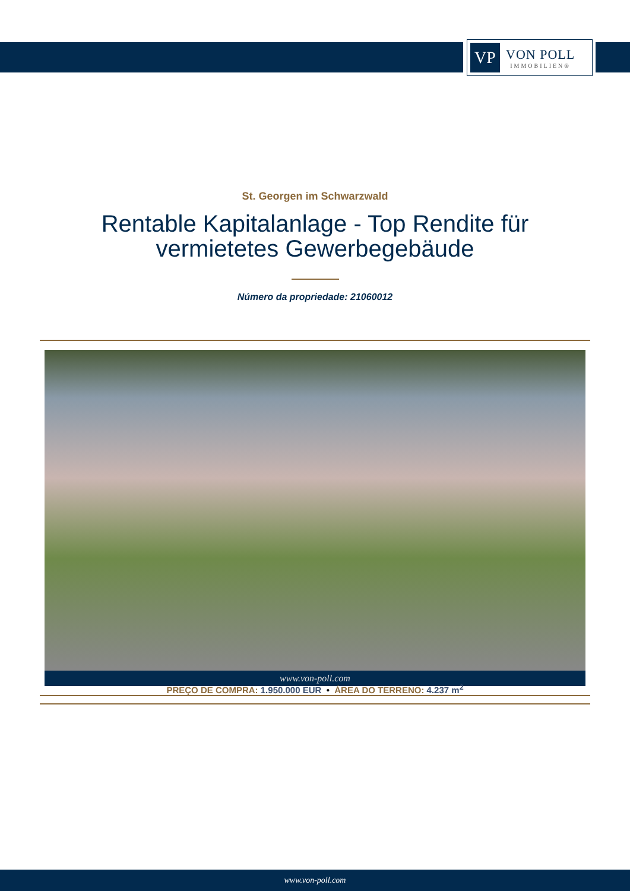VP
VON POLL
IMMOBILIEN®
St. Georgen im Schwarzwald
Rentable Kapitalanlage - Top Rendite für
vermietetes Gewerbegebäude
Número da propriedade: 21060012
www.von-poll.com
PREÇO DE COMPRA: 1.950.000 EUR • ÁREA DO TERRENO: 4.237 m<sup>2</sup>
www.von-poll.com